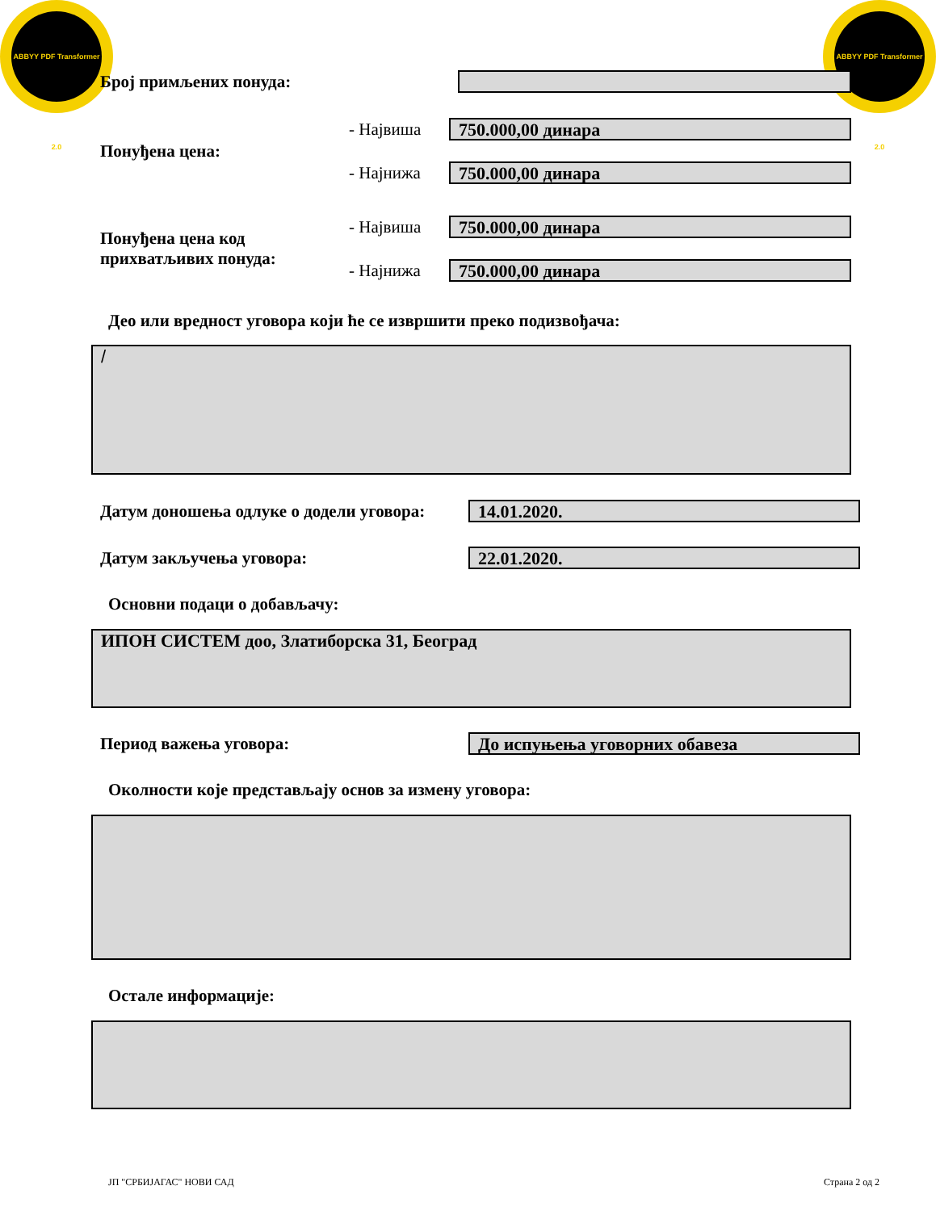ABBYY PDF Transformer 2.0
ABBYY PDF Transformer 2.0
Број примљених понуда:
Понуђена цена:
- Највиша
750.000,00 динара
- Најнижа
750.000,00 динара
Понуђена цена код прихватљивих понуда:
- Највиша
750.000,00 динара
- Најнижа
750.000,00 динара
Део или вредност уговора који ће се извршити преко подизвођача:
/
Датум доношења одлуке о додели уговора:
14.01.2020.
Датум закључења уговора:
22.01.2020.
Основни подаци о добављачу:
ИПОН СИСТЕМ доо, Златиборска 31, Београд
Период важења уговора:
До испуњења уговорних обавеза
Околности које представљају основ за измену уговора:
Остале информације:
ЈП "СРБИЈАГАС" НОВИ САД Страна 2 од 2